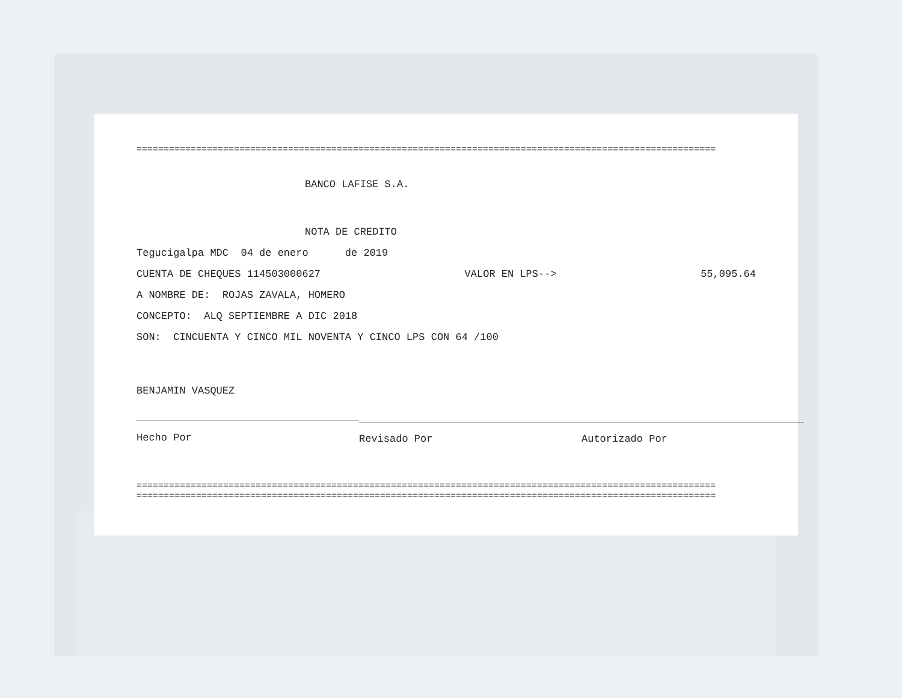===========================================================================================================
BANCO LAFISE S.A.
NOTA DE CREDITO
Tegucigalpa MDC 04 de enero de 2019
CUENTA DE CHEQUES 114503000627 VALOR EN LPS--> 55,095.64
A NOMBRE DE: ROJAS ZAVALA, HOMERO
CONCEPTO: ALQ SEPTIEMBRE A DIC 2018
SON: CINCUENTA Y CINCO MIL NOVENTA Y CINCO LPS CON 64 /100
BENJAMIN VASQUEZ
Hecho Por
Revisado Por Autorizado Por
===========================================================================================================
===========================================================================================================